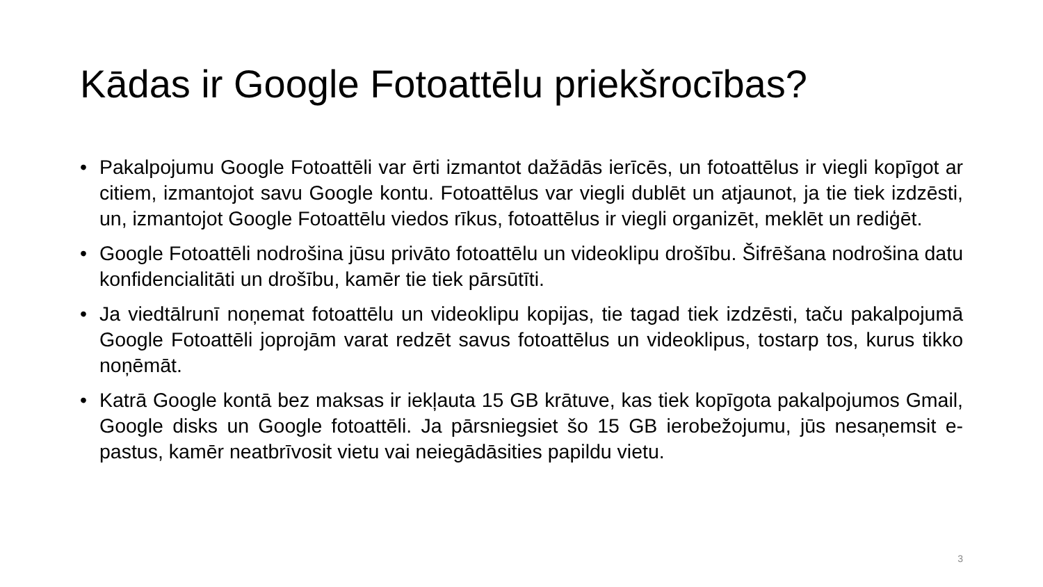Kādas ir Google Fotoattēlu priekšrocības?
• Pakalpojumu Google Fotoattēli var ērti izmantot dažādās ierīcēs, un fotoattēlus ir viegli kopīgot ar citiem, izmantojot savu Google kontu. Fotoattēlus var viegli dublēt un atjaunot, ja tie tiek izdzēsti, un, izmantojot Google Fotoattēlu viedos rīkus, fotoattēlus ir viegli organizēt, meklēt un rediģēt.
• Google Fotoattēli nodrošina jūsu privāto fotoattēlu un videoklipu drošību. Šifrēšana nodrošina datu konfidencialitāti un drošību, kamēr tie tiek pārsūtīti.
• Ja viedtālrunī noņemat fotoattēlu un videoklipu kopijas, tie tagad tiek izdzēsti, taču pakalpojumā Google Fotoattēli joprojām varat redzēt savus fotoattēlus un videoklipus, tostarp tos, kurus tikko noņēmāt.
• Katrā Google kontā bez maksas ir iekļauta 15 GB krātuve, kas tiek kopīgota pakalpojumos Gmail, Google disks un Google fotoattēli. Ja pārsniegsiet šo 15 GB ierobežojumu, jūs nesaņemsit e-pastus, kamēr neatbrīvosit vietu vai neiegādāsities papildu vietu.
3